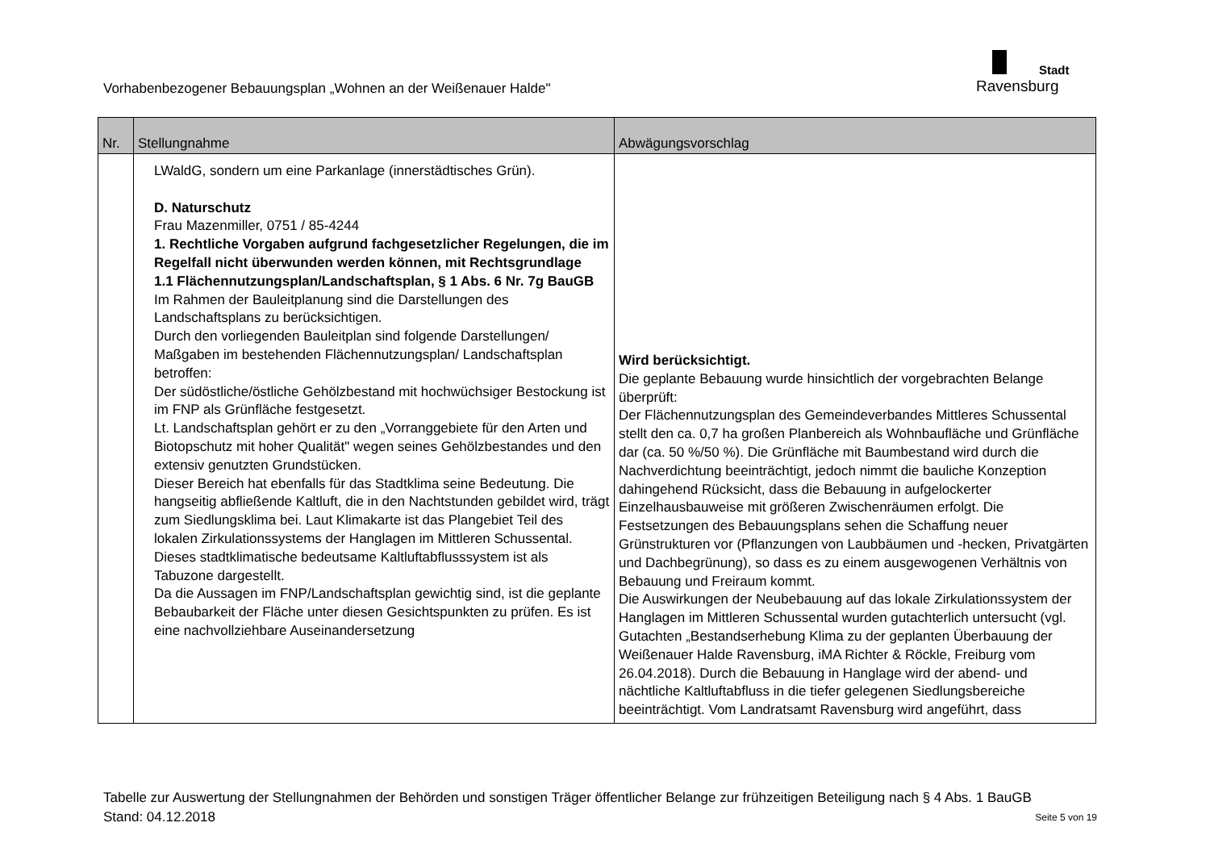Vorhabenbezogener Bebauungsplan „Wohnen an der Weißenauer Halde"
Stadt
Ravensburg
| Nr. | Stellungnahme | Abwägungsvorschlag |
| --- | --- | --- |
| | LWaldG, sondern um eine Parkanlage (innerstädtisches Grün). D. Naturschutz Frau Mazenmiller, 0751 / 85-4244 1. Rechtliche Vorgaben aufgrund fachgesetzlicher Regelungen, die im Regelfall nicht überwunden werden können, mit Rechtsgrundlage 1.1 Flächennutzungsplan/Landschaftsplan, § 1 Abs. 6 Nr. 7g BauGB Im Rahmen der Bauleitplanung sind die Darstellungen des Landschaftsplans zu berücksichtigen. Durch den vorliegenden Bauleitplan sind folgende Darstellungen/ Maßgaben im bestehenden Flächennutzungsplan/ Landschaftsplan betroffen: Der südöstliche/östliche Gehölzbestand mit hochwüchsiger Bestockung ist im FNP als Grünfläche festgesetzt. Lt. Landschaftsplan gehört er zu den „Vorranggebiete für den Arten und Biotopschutz mit hoher Qualität" wegen seines Gehölzbestandes und den extensiv genutzten Grundstücken. Dieser Bereich hat ebenfalls für das Stadtklima seine Bedeutung. Die hangseitig abfließende Kaltluft, die in den Nachtstunden gebildet wird, trägt zum Siedlungsklima bei. Laut Klimakarte ist das Plangebiet Teil des lokalen Zirkulationssystems der Hanglagen im Mittleren Schussental. Dieses stadtklimatische bedeutsame Kaltluftabflusssystem ist als Tabuzone dargestellt. Da die Aussagen im FNP/Landschaftsplan gewichtig sind, ist die geplante Bebaubarkeit der Fläche unter diesen Gesichtspunkten zu prüfen. Es ist eine nachvollziehbare Auseinandersetzung | Wird berücksichtigt. Die geplante Bebauung wurde hinsichtlich der vorgebrachten Belange überprüft: Der Flächennutzungsplan des Gemeindeverbandes Mittleres Schussental stellt den ca. 0,7 ha großen Planbereich als Wohnbaufläche und Grünfläche dar (ca. 50 %/50 %). Die Grünfläche mit Baumbestand wird durch die Nachverdichtung beeinträchtigt, jedoch nimmt die bauliche Konzeption dahingehend Rücksicht, dass die Bebauung in aufgelockerter Einzelhausbauweise mit größeren Zwischenräumen erfolgt. Die Festsetzungen des Bebauungsplans sehen die Schaffung neuer Grünstrukturen vor (Pflanzungen von Laubbäumen und -hecken, Privatgärten und Dachbegrünung), so dass es zu einem ausgewogenen Verhältnis von Bebauung und Freiraum kommt. Die Auswirkungen der Neubebauung auf das lokale Zirkulationssystem der Hanglagen im Mittleren Schussental wurden gutachterlich untersucht (vgl. Gutachten „Bestandserhebung Klima zu der geplanten Überbauung der Weißenauer Halde Ravensburg, iMA Richter & Röckle, Freiburg vom 26.04.2018). Durch die Bebauung in Hanglage wird der abend- und nächtliche Kaltluftabfluss in die tiefer gelegenen Siedlungsbereiche beeinträchtigt. Vom Landratsamt Ravensburg wird angeführt, dass |
Tabelle zur Auswertung der Stellungnahmen der Behörden und sonstigen Träger öffentlicher Belange zur frühzeitigen Beteiligung nach § 4 Abs. 1 BauGB
Stand: 04.12.2018 Seite 5 von 19